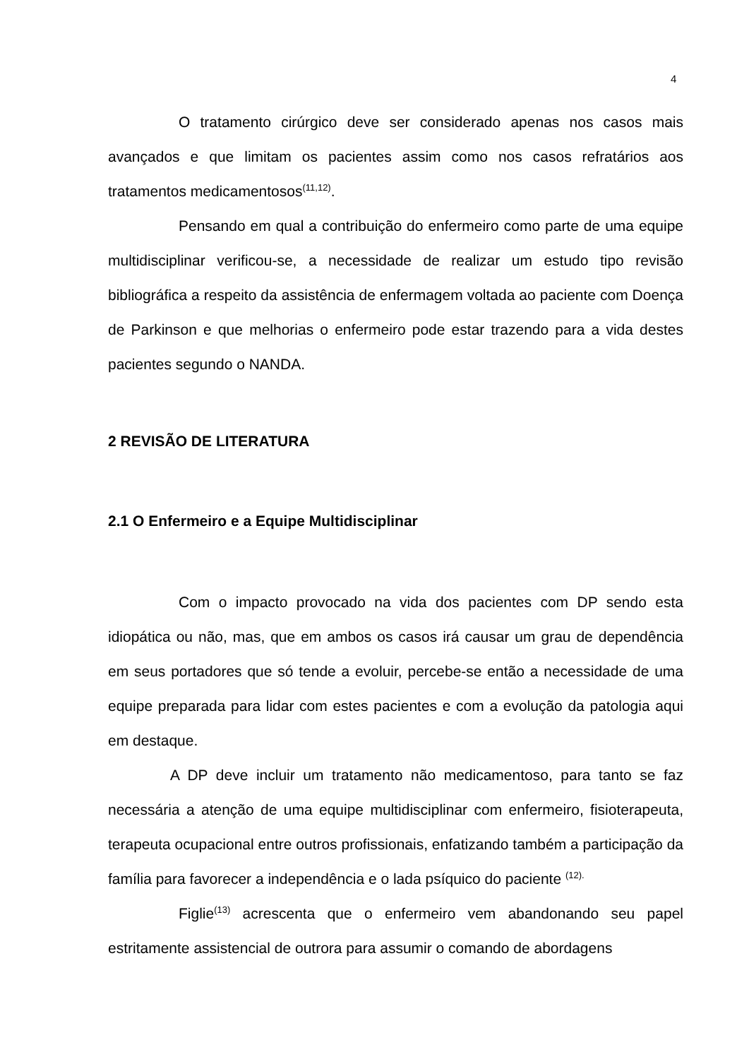4
O tratamento cirúrgico deve ser considerado apenas nos casos mais avançados e que limitam os pacientes assim como nos casos refratários aos tratamentos medicamentosos<sup>(11,12)</sup>.
Pensando em qual a contribuição do enfermeiro como parte de uma equipe multidisciplinar verificou-se, a necessidade de realizar um estudo tipo revisão bibliográfica a respeito da assistência de enfermagem voltada ao paciente com Doença de Parkinson e que melhorias o enfermeiro pode estar trazendo para a vida destes pacientes segundo o NANDA.
2 REVISÃO DE LITERATURA
2.1 O Enfermeiro e a Equipe Multidisciplinar
Com o impacto provocado na vida dos pacientes com DP sendo esta idiopática ou não, mas, que em ambos os casos irá causar um grau de dependência em seus portadores que só tende a evoluir, percebe-se então a necessidade de uma equipe preparada para lidar com estes pacientes e com a evolução da patologia aqui em destaque.
A DP deve incluir um tratamento não medicamentoso, para tanto se faz necessária a atenção de uma equipe multidisciplinar com enfermeiro, fisioterapeuta, terapeuta ocupacional entre outros profissionais, enfatizando também a participação da família para favorecer a independência e o lada psíquico do paciente <sup>(12).</sup>
Figlie<sup>(13)</sup> acrescenta que o enfermeiro vem abandonando seu papel estritamente assistencial de outrora para assumir o comando de abordagens